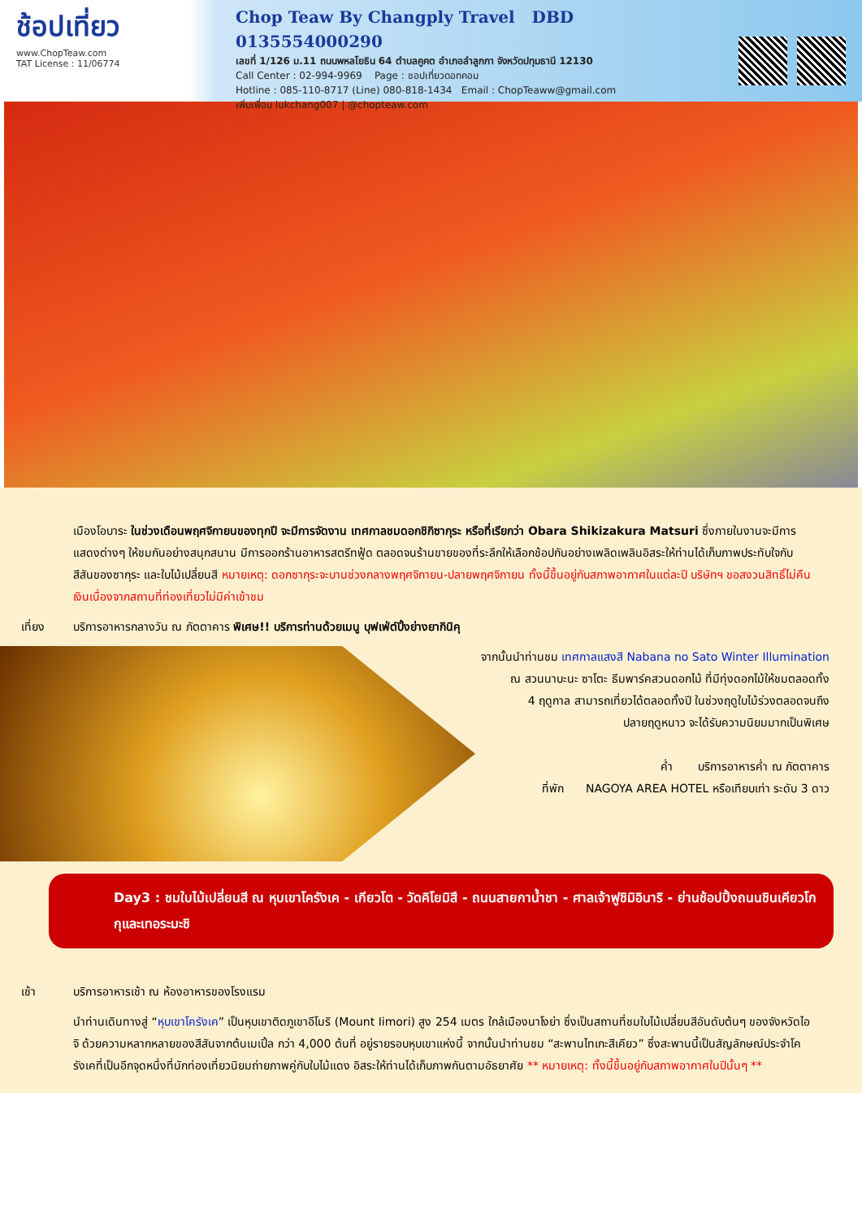ช้อปเที่ยว
www.ChopTeaw.com
TAT License : 11/06774
Chop Teaw By Changply Travel DBD 0135554000290
เลขที่ 1/126 ม.11 ถนนพหลโยธิน 64 ตำบลคูคต อำเภอลำลูกกา จังหวัดปทุมธานี 12130
Call Center : 02-994-9969 Page : ชอปเที่ยวดอทคอม
Hotline : 085-110-8717 (Line) 080-818-1434 Email : ChopTeaww@gmail.com
เพิ่มเพื่อน lukchang007 | @chopteaw.com
เมืองโอบาระ ในช่วงเดือนพฤศจิกายนของทุกปี จะมีการจัดงาน เทศกาลชมดอกชิกิซากุระ หรือที่เรียกว่า Obara Shikizakura Matsuri ซึ่งภายในงานจะมีการแสดงต่างๆ ให้ชมกันอย่างสนุกสนาน มีการออกร้านอาหารสตรีทฟู้ด ตลอดจนร้านขายของที่ระลึกให้เลือกช้อปกันอย่างเพลิดเพลินอิสระให้ท่านได้เก็บภาพประทับใจกับสีสันของซากุระ และใบไม้เปลี่ยนสี หมายเหตุ: ดอกซากุระจะบานช่วงกลางพฤศจิกายน-ปลายพฤศจิกายน ทั้งนี้ขึ้นอยู่กับสภาพอากาศในแต่ละปี บริษัทฯ ขอสงวนสิทธิ์ไม่คืนเงินเนื่องจากสถานที่ท่องเที่ยวไม่มีค่าเข้าชม
เที่ยง บริการอาหารกลางวัน ณ ภัตตาคาร พิเศษ!! บริการท่านด้วยเมนู บุฟเฟ่ต์ปิ้งย่างยากินิคุ
จากนั้นนำท่านชม เทศกาลแสงสี Nabana no Sato Winter Illumination
ณ สวนนาบะนะ ซาโตะ ธีมพาร์คสวนดอกไม้ ที่มีทุ่งดอกไม้ให้ชมตลอดทั้ง
4 ฤดูกาล สามารถเที่ยวได้ตลอดทั้งปี ในช่วงฤดูใบไม้ร่วงตลอดจนถึง
ปลายฤดูหนาว จะได้รับความนิยมมากเป็นพิเศษ
ค่ำ บริการอาหารค่ำ ณ ภัตตาคาร
ที่พัก NAGOYA AREA HOTEL หรือเทียบเท่า ระดับ 3 ดาว
Day3 : ชมใบไม้เปลี่ยนสี ณ หุบเขาโครังเค - เกียวโต - วัดคิโยมิสึ - ถนนสายกาน้ำชา - ศาลเจ้าฟูชิมิอินาริ - ย่านช้อปปิ้งถนนชินเคียวโกกุและเทอระมะชิ
เช้า บริการอาหารเช้า ณ ห้องอาหารของโรงแรม
นำท่านเดินทางสู่ “หุบเขาโครังเค” เป็นหุบเขาติดภูเขาอีโมริ (Mount Iimori) สูง 254 เมตร ใกล้เมืองนาโงย่า ซึ่งเป็นสถานที่ชมใบไม้เปลี่ยนสีอันดับต้นๆ ของจังหวัดไอจิ ด้วยความหลากหลายของสีสันจากต้นเมเปิ้ล กว่า 4,000 ต้นที่ อยู่รายรอบหุบเขาแห่งนี้ จากนั้นนำท่านชม “สะพานไทเกะสีเคียว” ซึ่งสะพานนี้เป็นสัญลักษณ์ประจำโครังเคที่เป็นอีกจุดหนึ่งที่นักท่องเที่ยวนิยมถ่ายภาพคู่กับใบไม้แดง อิสระให้ท่านได้เก็บภาพกันตามอัธยาศัย ** หมายเหตุ: ทั้งนี้ขึ้นอยู่กับสภาพอากาศในปีนั้นๆ **